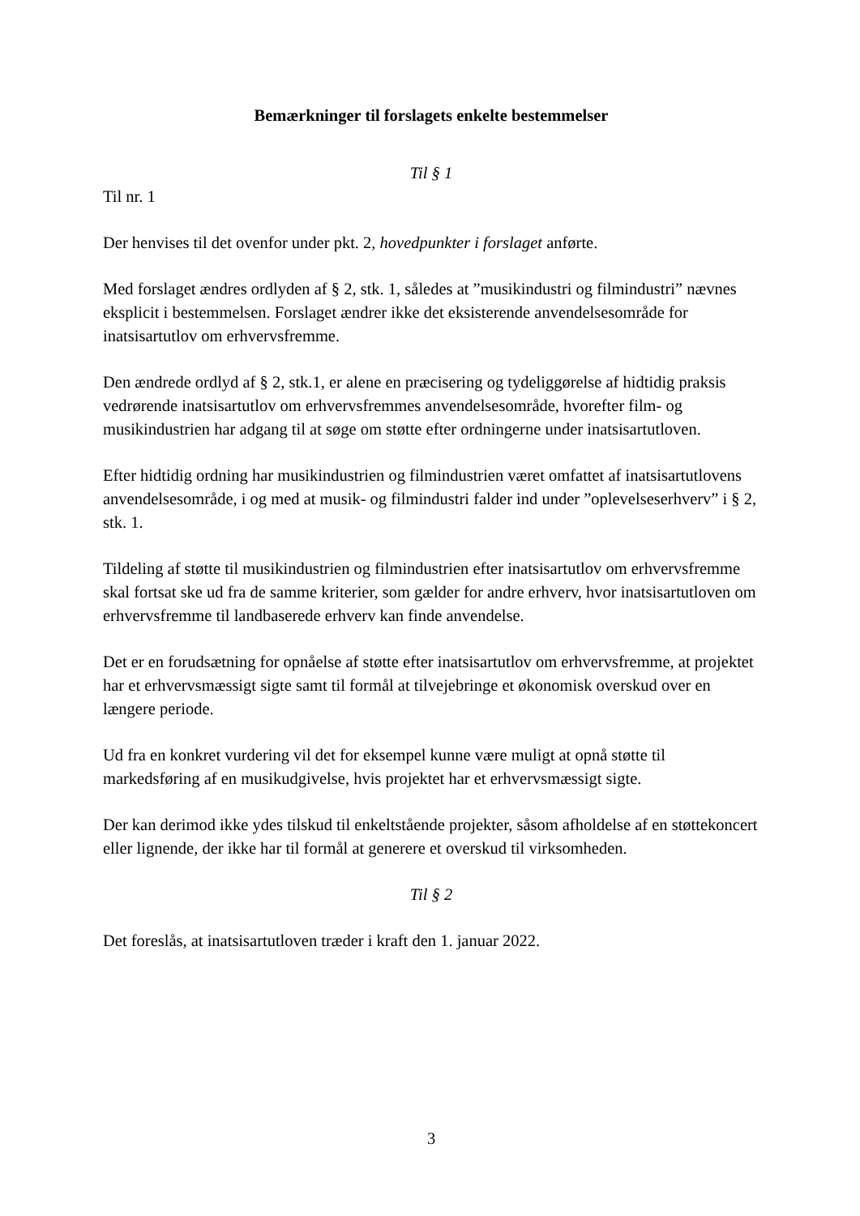Bemærkninger til forslagets enkelte bestemmelser
Til § 1
Til nr. 1
Der henvises til det ovenfor under pkt. 2, hovedpunkter i forslaget anførte.
Med forslaget ændres ordlyden af § 2, stk. 1, således at ”musikindustri og filmindustri” nævnes eksplicit i bestemmelsen. Forslaget ændrer ikke det eksisterende anvendelsesområde for inatsisartutlov om erhvervsfremme.
Den ændrede ordlyd af § 2, stk.1, er alene en præcisering og tydeliggørelse af hidtidig praksis vedrørende inatsisartutlov om erhvervsfremmes anvendelsesområde, hvorefter film- og musikindustrien har adgang til at søge om støtte efter ordningerne under inatsisartutloven.
Efter hidtidig ordning har musikindustrien og filmindustrien været omfattet af inatsisartutlovens anvendelsesområde, i og med at musik- og filmindustri falder ind under ”oplevelseserhverv” i § 2, stk. 1.
Tildeling af støtte til musikindustrien og filmindustrien efter inatsisartutlov om erhvervsfremme skal fortsat ske ud fra de samme kriterier, som gælder for andre erhverv, hvor inatsisartutloven om erhvervsfremme til landbaserede erhverv kan finde anvendelse.
Det er en forudsætning for opnåelse af støtte efter inatsisartutlov om erhvervsfremme, at projektet har et erhvervsmæssigt sigte samt til formål at tilvejebringe et økonomisk overskud over en længere periode.
Ud fra en konkret vurdering vil det for eksempel kunne være muligt at opnå støtte til markedsføring af en musikudgivelse, hvis projektet har et erhvervsmæssigt sigte.
Der kan derimod ikke ydes tilskud til enkeltstående projekter, såsom afholdelse af en støttekoncert eller lignende, der ikke har til formål at generere et overskud til virksomheden.
Til § 2
Det foreslås, at inatsisartutloven træder i kraft den 1. januar 2022.
3